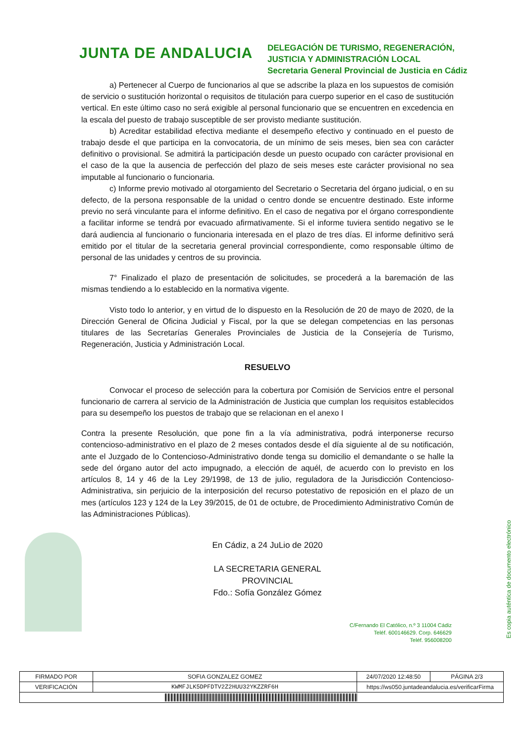JUNTA DE ANDALUCIA
DELEGACIÓN DE TURISMO, REGENERACIÓN, JUSTICIA Y ADMINISTRACIÓN LOCAL
Secretaria General Provincial de Justicia en Cádiz
a) Pertenecer al Cuerpo de funcionarios al que se adscribe la plaza en los supuestos de comisión de servicio o sustitución horizontal o requisitos de titulación para cuerpo superior en el caso de sustitución vertical. En este último caso no será exigible al personal funcionario que se encuentren en excedencia en la escala del puesto de trabajo susceptible de ser provisto mediante sustitución.
b) Acreditar estabilidad efectiva mediante el desempeño efectivo y continuado en el puesto de trabajo desde el que participa en la convocatoria, de un mínimo de seis meses, bien sea con carácter definitivo o provisional. Se admitirá la participación desde un puesto ocupado con carácter provisional en el caso de la que la ausencia de perfección del plazo de seis meses este carácter provisional no sea imputable al funcionario o funcionaria.
c) Informe previo motivado al otorgamiento del Secretario o Secretaria del órgano judicial, o en su defecto, de la persona responsable de la unidad o centro donde se encuentre destinado. Este informe previo no será vinculante para el informe definitivo. En el caso de negativa por el órgano correspondiente a facilitar informe se tendrá por evacuado afirmativamente. Si el informe tuviera sentido negativo se le dará audiencia al funcionario o funcionaria interesada en el plazo de tres días. El informe definitivo será emitido por el titular de la secretaria general provincial correspondiente, como responsable último de personal de las unidades y centros de su provincia.
7° Finalizado el plazo de presentación de solicitudes, se procederá a la baremación de las mismas tendiendo a lo establecido en la normativa vigente.
Visto todo lo anterior, y en virtud de lo dispuesto en la Resolución de 20 de mayo de 2020, de la Dirección General de Oficina Judicial y Fiscal, por la que se delegan competencias en las personas titulares de las Secretarías Generales Provinciales de Justicia de la Consejería de Turismo, Regeneración, Justicia y Administración Local.
RESUELVO
Convocar el proceso de selección para la cobertura por Comisión de Servicios entre el personal funcionario de carrera al servicio de la Administración de Justicia que cumplan los requisitos establecidos para su desempeño los puestos de trabajo que se relacionan en el anexo I
Contra la presente Resolución, que pone fin a la vía administrativa, podrá interponerse recurso contencioso-administrativo en el plazo de 2 meses contados desde el día siguiente al de su notificación, ante el Juzgado de lo Contencioso-Administrativo donde tenga su domicilio el demandante o se halle la sede del órgano autor del acto impugnado, a elección de aquél, de acuerdo con lo previsto en los artículos 8, 14 y 46 de la Ley 29/1998, de 13 de julio, reguladora de la Jurisdicción Contencioso-Administrativa, sin perjuicio de la interposición del recurso potestativo de reposición en el plazo de un mes (artículos 123 y 124 de la Ley 39/2015, de 01 de octubre, de Procedimiento Administrativo Común de las Administraciones Públicas).
En Cádiz, a 24 JuLio de 2020
LA SECRETARIA GENERAL PROVINCIAL
Fdo.: Sofía González Gómez
C/Fernando El Católico, n.º 3 11004 Cádiz
Teléf. 600146629. Corp. 646629
Teléf. 956008200
Es copia auténtica de documento electrónico
| FIRMADO POR | SOFIA GONZALEZ GOMEZ | | 24/07/2020 12:48:50 | PÁGINA 2/3 |
| VERIFICACIÓN | KWMFJLK5DPFDTV2Z2HUU32YKZZRF6H | https://ws050.juntadeandalucia.es/verificarFirma | | |